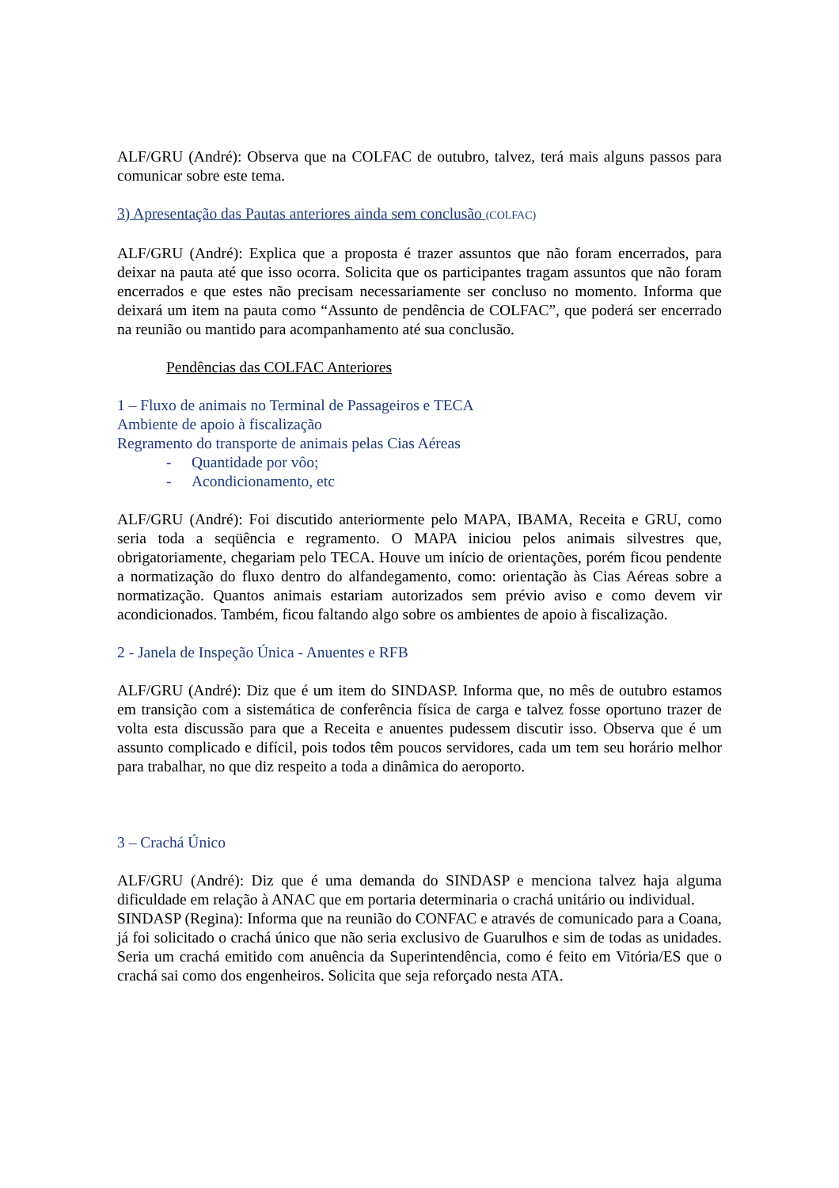ALF/GRU (André): Observa que na COLFAC de outubro, talvez, terá mais alguns passos para comunicar sobre este tema.
3) Apresentação das Pautas anteriores ainda sem conclusão (COLFAC)
ALF/GRU (André): Explica que a proposta é trazer assuntos que não foram encerrados, para deixar na pauta até que isso ocorra. Solicita que os participantes tragam assuntos que não foram encerrados e que estes não precisam necessariamente ser concluso no momento. Informa que deixará um item na pauta como “Assunto de pendência de COLFAC”, que poderá ser encerrado na reunião ou mantido para acompanhamento até sua conclusão.
Pendências das COLFAC Anteriores
1 – Fluxo de animais no Terminal de Passageiros e TECA
Ambiente de apoio à fiscalização
Regramento do transporte de animais pelas Cias Aéreas
- Quantidade por vôo;
- Acondicionamento, etc
ALF/GRU (André): Foi discutido anteriormente pelo MAPA, IBAMA, Receita e GRU, como seria toda a seqüência e regramento. O MAPA iniciou pelos animais silvestres que, obrigatoriamente, chegariam pelo TECA. Houve um início de orientações, porém ficou pendente a normatização do fluxo dentro do alfandegamento, como: orientação às Cias Aéreas sobre a normatização. Quantos animais estariam autorizados sem prévio aviso e como devem vir acondicionados. Também, ficou faltando algo sobre os ambientes de apoio à fiscalização.
2 - Janela de Inspeção Única - Anuentes e RFB
ALF/GRU (André): Diz que é um item do SINDASP. Informa que, no mês de outubro estamos em transição com a sistemática de conferência física de carga e talvez fosse oportuno trazer de volta esta discussão para que a Receita e anuentes pudessem discutir isso. Observa que é um assunto complicado e difícil, pois todos têm poucos servidores, cada um tem seu horário melhor para trabalhar, no que diz respeito a toda a dinâmica do aeroporto.
3 – Crachá Único
ALF/GRU (André): Diz que é uma demanda do SINDASP e menciona talvez haja alguma dificuldade em relação à ANAC que em portaria determinaria o crachá unitário ou individual.
SINDASP (Regina): Informa que na reunião do CONFAC e através de comunicado para a Coana, já foi solicitado o crachá único que não seria exclusivo de Guarulhos e sim de todas as unidades. Seria um crachá emitido com anuência da Superintendência, como é feito em Vitória/ES que o crachá sai como dos engenheiros. Solicita que seja reforçado nesta ATA.